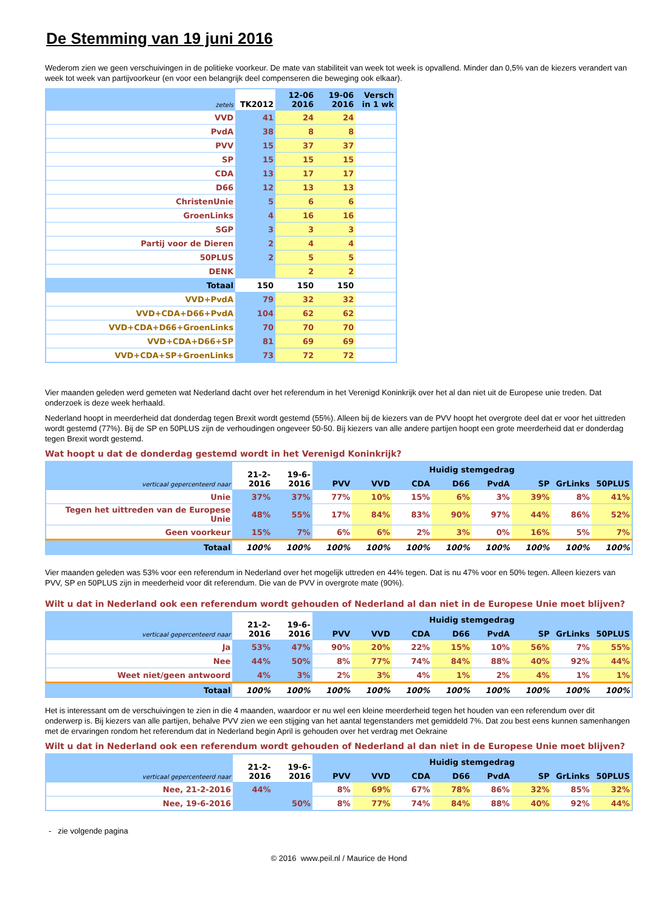De Stemming van 19 juni 2016
Wederom zien we geen verschuivingen in de politieke voorkeur. De mate van stabiliteit van week tot week is opvallend. Minder dan 0,5% van de kiezers verandert van week tot week van partijvoorkeur (en voor een belangrijk deel compenseren die beweging ook elkaar).
| zetels | TK2012 | 12-06 2016 | 19-06 2016 | Versch in 1 wk |
| --- | --- | --- | --- | --- |
| VVD | 41 | 24 | 24 | |
| PvdA | 38 | 8 | 8 | |
| PVV | 15 | 37 | 37 | |
| SP | 15 | 15 | 15 | |
| CDA | 13 | 17 | 17 | |
| D66 | 12 | 13 | 13 | |
| ChristenUnie | 5 | 6 | 6 | |
| GroenLinks | 4 | 16 | 16 | |
| SGP | 3 | 3 | 3 | |
| Partij voor de Dieren | 2 | 4 | 4 | |
| 50PLUS | 2 | 5 | 5 | |
| DENK | | 2 | 2 | |
| Totaal | 150 | 150 | 150 | |
| VVD+PvdA | 79 | 32 | 32 | |
| VVD+CDA+D66+PvdA | 104 | 62 | 62 | |
| VVD+CDA+D66+GroenLinks | 70 | 70 | 70 | |
| VVD+CDA+D66+SP | 81 | 69 | 69 | |
| VVD+CDA+SP+GroenLinks | 73 | 72 | 72 | |
Vier maanden geleden werd gemeten wat Nederland dacht over het referendum in het Verenigd Koninkrijk over het al dan niet uit de Europese unie treden. Dat onderzoek is deze week herhaald.
Nederland hoopt in meerderheid dat donderdag tegen Brexit wordt gestemd (55%). Alleen bij de kiezers van de PVV hoopt het overgrote deel dat er voor het uittreden wordt gestemd (77%). Bij de SP en 50PLUS zijn de verhoudingen ongeveer 50-50. Bij kiezers van alle andere partijen hoopt een grote meerderheid dat er donderdag tegen Brexit wordt gestemd.
Wat hoopt u dat de donderdag gestemd wordt in het Verenigd Koninkrijk?
| verticaal gepercenteerd naar | 21-2- 2016 | 19-6- 2016 | Huidig stemgedrag | | | | | | | |
| --- | --- | --- | --- | --- | --- | --- | --- | --- | --- | --- |
| | | | PVV | VVD | CDA | D66 | PvdA | SP | GrLinks | 50PLUS |
| Unie | 37% | 37% | 77% | 10% | 15% | 6% | 3% | 39% | 8% | 41% |
| Tegen het uittreden van de Europese Unie | 48% | 55% | 17% | 84% | 83% | 90% | 97% | 44% | 86% | 52% |
| Geen voorkeur | 15% | 7% | 6% | 6% | 2% | 3% | 0% | 16% | 5% | 7% |
| Totaal | 100% | 100% | 100% | 100% | 100% | 100% | 100% | 100% | 100% | 100% |
Vier maanden geleden was 53% voor een referendum in Nederland over het mogelijk uttreden en 44% tegen. Dat is nu 47% voor en 50% tegen. Alleen kiezers van PVV, SP en 50PLUS zijn in meederheid voor dit referendum. Die van de PVV in overgrote mate (90%).
Wilt u dat in Nederland ook een referendum wordt gehouden of Nederland al dan niet in de Europese Unie moet blijven?
| verticaal gepercenteerd naar | 21-2- 2016 | 19-6- 2016 | Huidig stemgedrag | | | | | | | |
| --- | --- | --- | --- | --- | --- | --- | --- | --- | --- | --- |
| | | | PVV | VVD | CDA | D66 | PvdA | SP | GrLinks | 50PLUS |
| Ja | 53% | 47% | 90% | 20% | 22% | 15% | 10% | 56% | 7% | 55% |
| Nee | 44% | 50% | 8% | 77% | 74% | 84% | 88% | 40% | 92% | 44% |
| Weet niet/geen antwoord | 4% | 3% | 2% | 3% | 4% | 1% | 2% | 4% | 1% | 1% |
| Totaal | 100% | 100% | 100% | 100% | 100% | 100% | 100% | 100% | 100% | 100% |
Het is interessant om de verschuivingen te zien in die 4 maanden, waardoor er nu wel een kleine meerderheid tegen het houden van een referendum over dit onderwerp is. Bij kiezers van alle partijen, behalve PVV zien we een stijging van het aantal tegenstanders met gemiddeld 7%. Dat zou best eens kunnen samenhangen met de ervaringen rondom het referendum dat in Nederland begin April is gehouden over het verdrag met Oekraine
Wilt u dat in Nederland ook een referendum wordt gehouden of Nederland al dan niet in de Europese Unie moet blijven?
| verticaal gepercenteerd naar | 21-2- 2016 | 19-6- 2016 | Huidig stemgedrag | | | | | | | |
| --- | --- | --- | --- | --- | --- | --- | --- | --- | --- | --- |
| | | | PVV | VVD | CDA | D66 | PvdA | SP | GrLinks | 50PLUS |
| Nee, 21-2-2016 | 44% | | 8% | 69% | 67% | 78% | 86% | 32% | 85% | 32% |
| Nee, 19-6-2016 | | 50% | 8% | 77% | 74% | 84% | 88% | 40% | 92% | 44% |
- zie volgende pagina
© 2016 www.peil.nl / Maurice de Hond